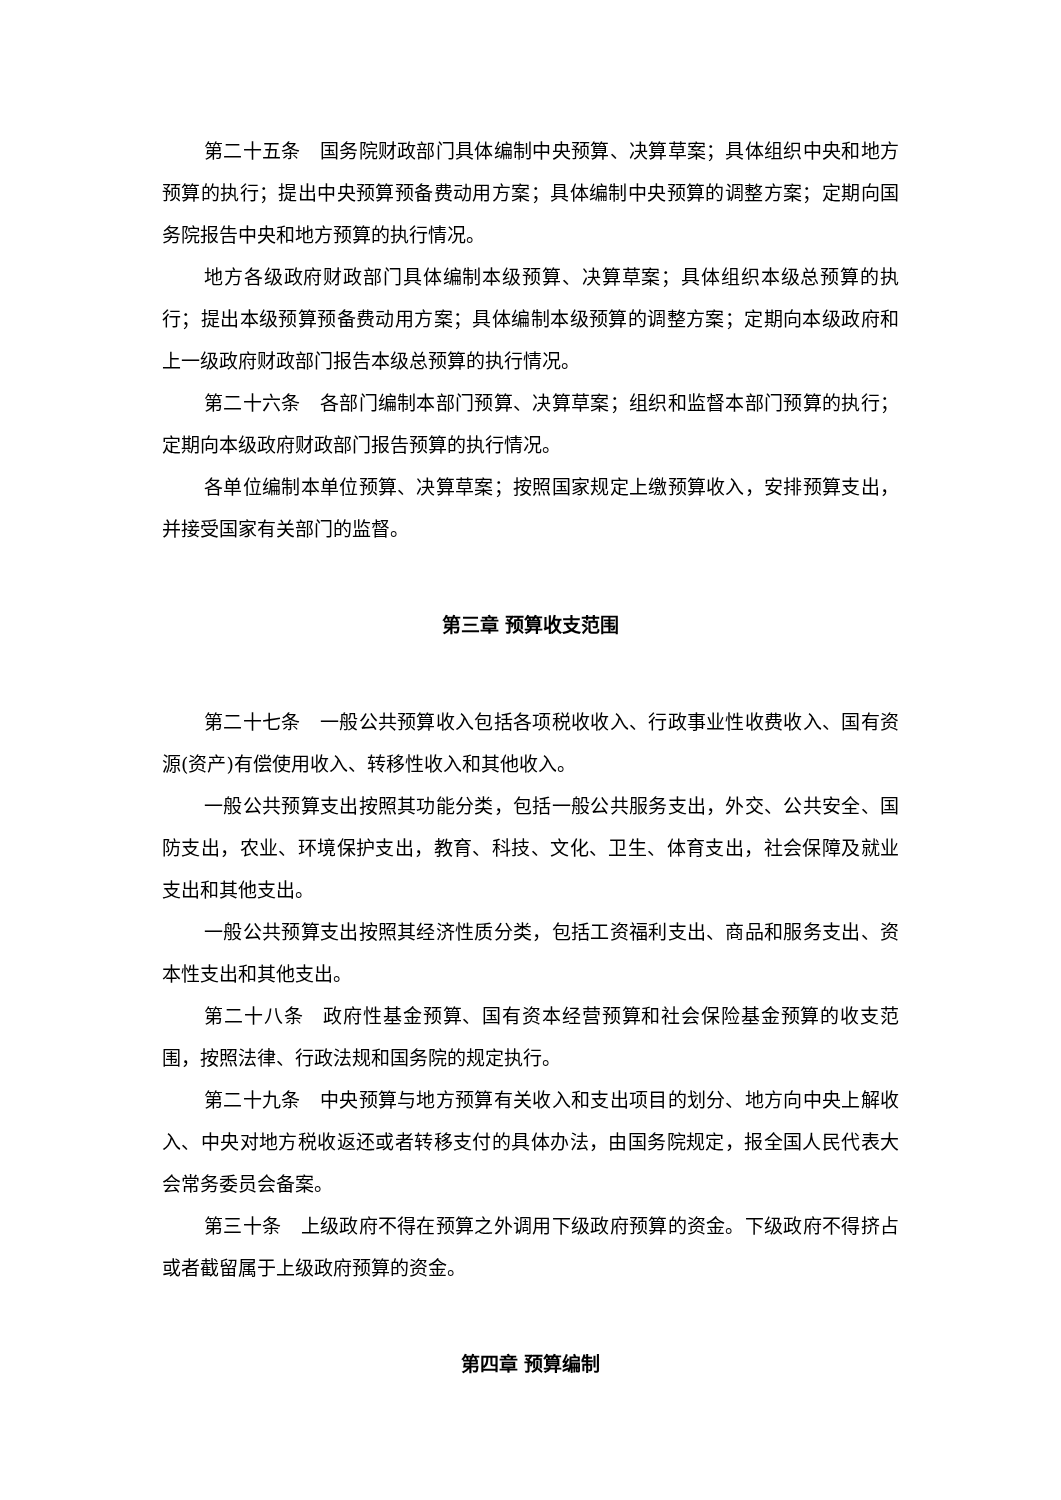第二十五条　国务院财政部门具体编制中央预算、决算草案；具体组织中央和地方预算的执行；提出中央预算预备费动用方案；具体编制中央预算的调整方案；定期向国务院报告中央和地方预算的执行情况。
地方各级政府财政部门具体编制本级预算、决算草案；具体组织本级总预算的执行；提出本级预算预备费动用方案；具体编制本级预算的调整方案；定期向本级政府和上一级政府财政部门报告本级总预算的执行情况。
第二十六条　各部门编制本部门预算、决算草案；组织和监督本部门预算的执行；定期向本级政府财政部门报告预算的执行情况。
各单位编制本单位预算、决算草案；按照国家规定上缴预算收入，安排预算支出，并接受国家有关部门的监督。
第三章 预算收支范围
第二十七条　一般公共预算收入包括各项税收收入、行政事业性收费收入、国有资源(资产)有偿使用收入、转移性收入和其他收入。
一般公共预算支出按照其功能分类，包括一般公共服务支出，外交、公共安全、国防支出，农业、环境保护支出，教育、科技、文化、卫生、体育支出，社会保障及就业支出和其他支出。
一般公共预算支出按照其经济性质分类，包括工资福利支出、商品和服务支出、资本性支出和其他支出。
第二十八条　政府性基金预算、国有资本经营预算和社会保险基金预算的收支范围，按照法律、行政法规和国务院的规定执行。
第二十九条　中央预算与地方预算有关收入和支出项目的划分、地方向中央上解收入、中央对地方税收返还或者转移支付的具体办法，由国务院规定，报全国人民代表大会常务委员会备案。
第三十条　上级政府不得在预算之外调用下级政府预算的资金。下级政府不得挤占或者截留属于上级政府预算的资金。
第四章 预算编制